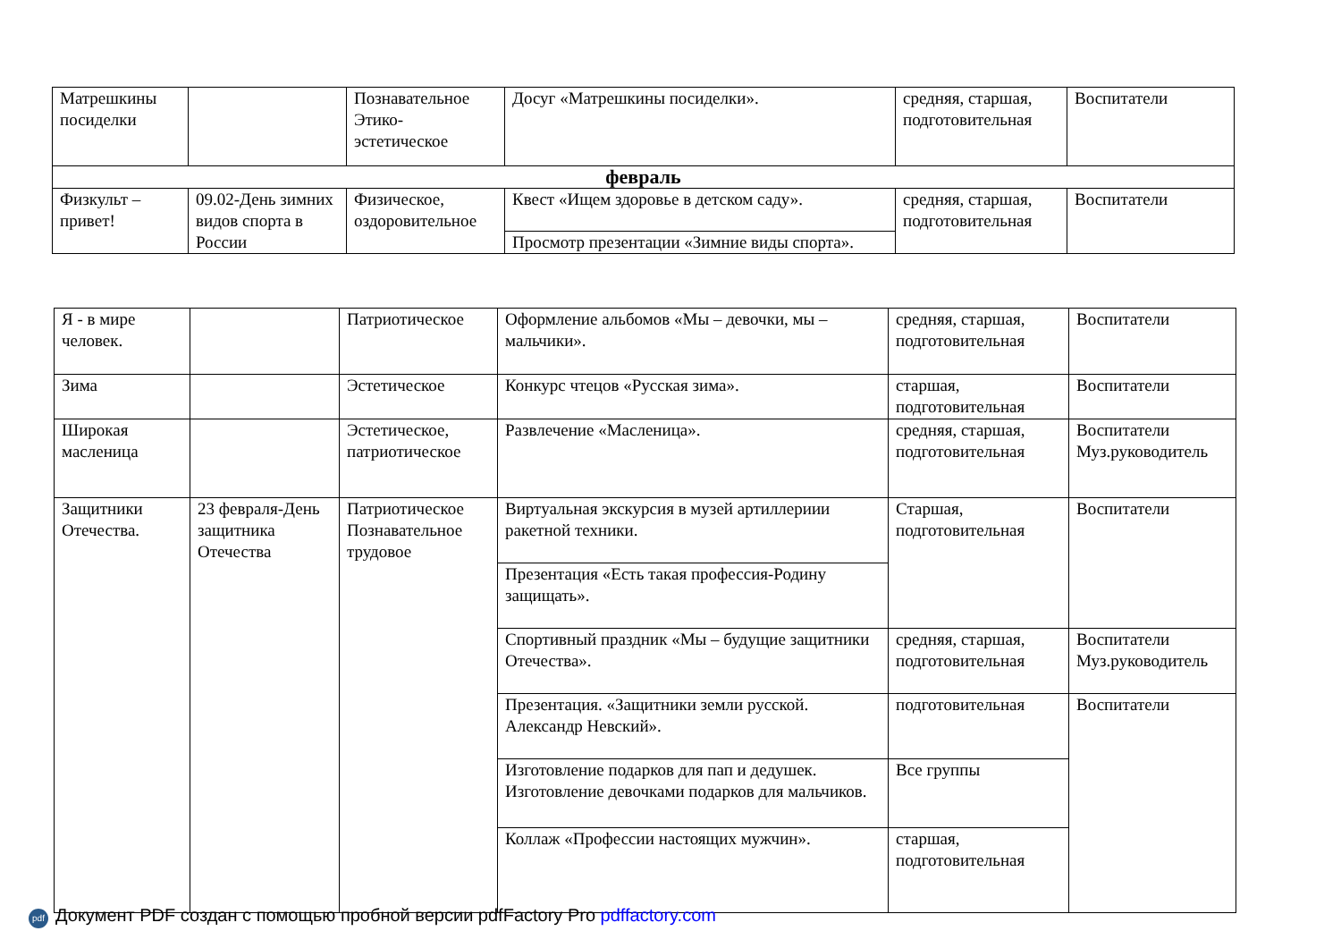| Матрешкины посиделки | | Познавательное Этико-эстетическое | Досуг «Матрешкины посиделки». | средняя, старшая, подготовительная | Воспитатели |
| февраль | | | | | |
| Физкульт – привет! | 09.02-День зимних видов спорта в России | Физическое, оздоровительное | Квест «Ищем здоровье в детском саду». | средняя, старшая, подготовительная | Воспитатели |
| | | | Просмотр презентации «Зимние виды спорта». | | |
| Я - в мире человек. | | Патриотическое | Оформление альбомов «Мы – девочки, мы – мальчики». | средняя, старшая, подготовительная | Воспитатели |
| Зима | | Эстетическое | Конкурс чтецов «Русская зима». | старшая, подготовительная | Воспитатели |
| Широкая масленица | | Эстетическое, патриотическое | Развлечение «Масленица». | средняя, старшая, подготовительная | Воспитатели Муз.руководитель |
| Защитники Отечества. | 23 февраля-День защитника Отечества | Патриотическое Познавательное трудовое | Виртуальная экскурсия в музей артиллериии ракетной техники. | Старшая, подготовительная | Воспитатели |
| | | | Презентация «Есть такая профессия-Родину защищать». | | |
| | | | Спортивный праздник «Мы – будущие защитники Отечества». | средняя, старшая, подготовительная | Воспитатели Муз.руководитель |
| | | | Презентация. «Защитники земли русской. Александр Невский». | подготовительная | Воспитатели |
| | | | Изготовление подарков для пап и дедушек. Изготовление девочками подарков для мальчиков. | Все группы | |
| | | | Коллаж «Профессии настоящих мужчин». | старшая, подготовительная | |
pdf Документ PDF создан с помощью пробной версии pdfFactory Pro pdffactory.com